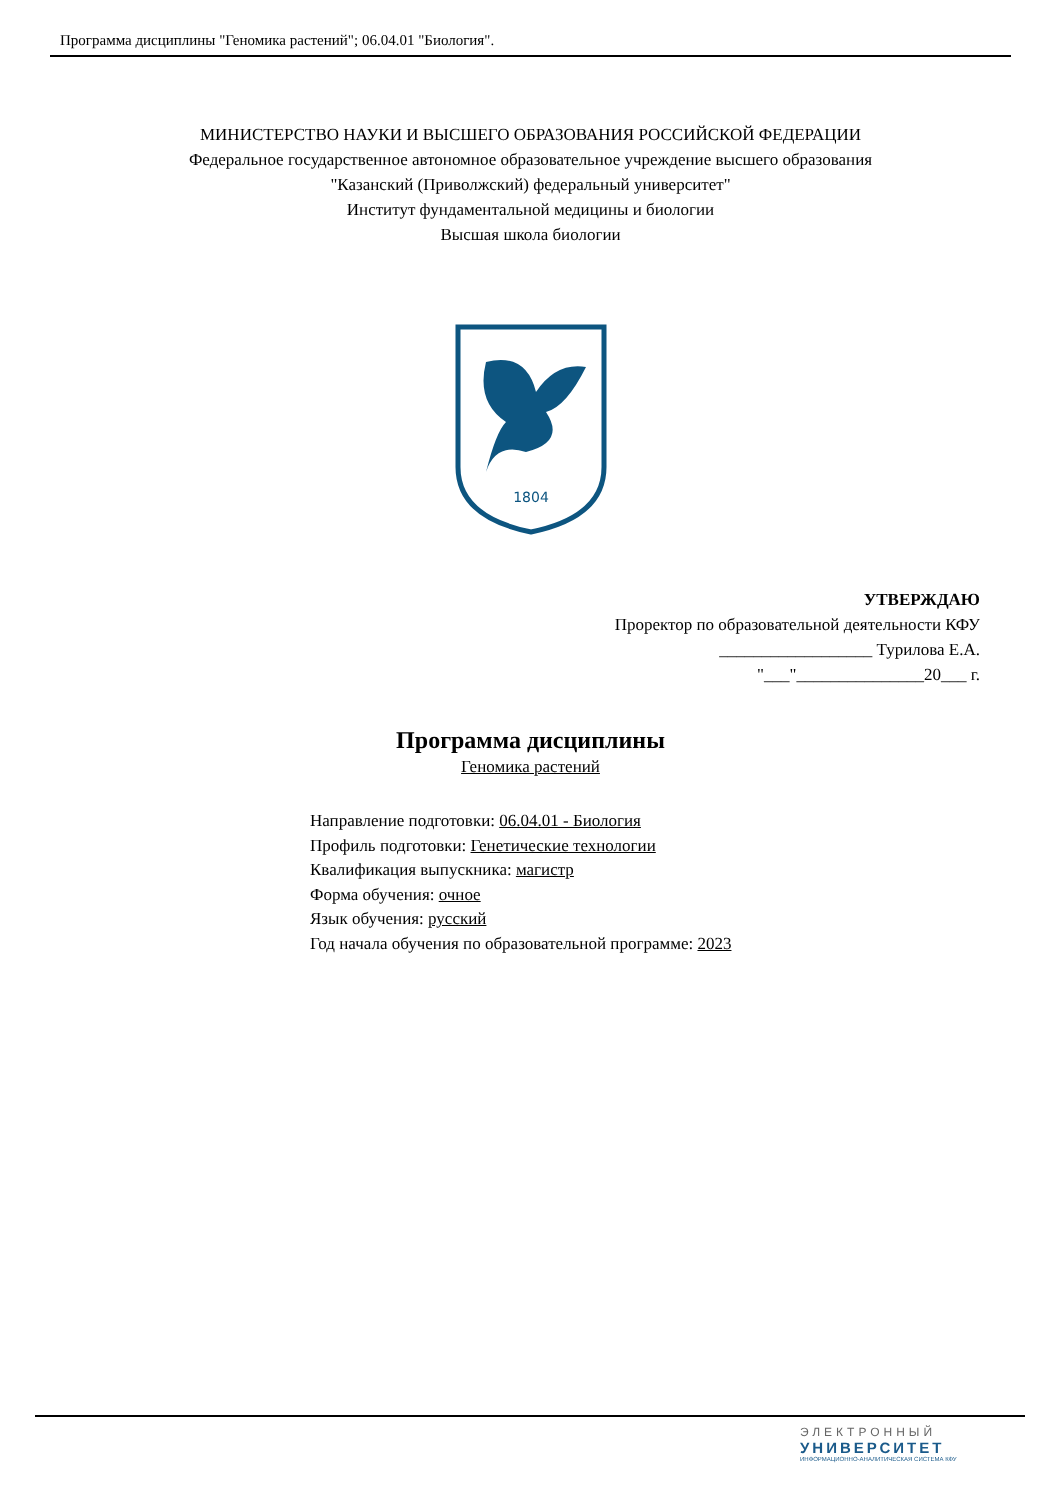Программа дисциплины "Геномика растений"; 06.04.01 "Биология".
МИНИСТЕРСТВО НАУКИ И ВЫСШЕГО ОБРАЗОВАНИЯ РОССИЙСКОЙ ФЕДЕРАЦИИ
Федеральное государственное автономное образовательное учреждение высшего образования
"Казанский (Приволжский) федеральный университет"
Институт фундаментальной медицины и биологии
Высшая школа биологии
1804
УТВЕРЖДАЮ
Проректор по образовательной деятельности КФУ
__________________ Турилова Е.А.
"___"_______________20___ г.
Программа дисциплины
Геномика растений
Направление подготовки: 06.04.01 - Биология
Профиль подготовки: Генетические технологии
Квалификация выпускника: магистр
Форма обучения: очное
Язык обучения: русский
Год начала обучения по образовательной программе: 2023
ЭЛЕКТРОННЫЙ
УНИВЕРСИТЕТ
ИНФОРМАЦИОННО-АНАЛИТИЧЕСКАЯ СИСТЕМА КФУ